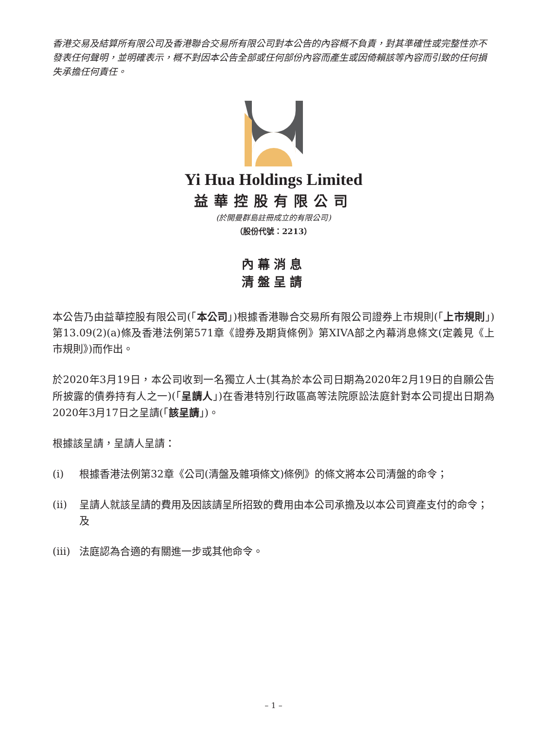香港交易及結算所有限公司及香港聯合交易所有限公司對本公告的內容概不負責，對其準確性或完整性亦不發表任何聲明，並明確表示，概不對因本公告全部或任何部份內容而產生或因倚賴該等內容而引致的任何損失承擔任何責任。
Yi Hua Holdings Limited
益華控股有限公司
(於開曼群島註冊成立的有限公司)
（股份代號：2213）
內幕消息
清盤呈請
本公告乃由益華控股有限公司(「本公司」)根據香港聯合交易所有限公司證券上市規則(「上市規則」)第13.09(2)(a)條及香港法例第571章《證券及期貨條例》第XIVA部之內幕消息條文(定義見《上市規則》)而作出。
於2020年3月19日，本公司收到一名獨立人士(其為於本公司日期為2020年2月19日的自願公告所披露的債券持有人之一)(「呈請人」)在香港特別行政區高等法院原訟法庭針對本公司提出日期為2020年3月17日之呈請(「該呈請」)。
根據該呈請，呈請人呈請：
(i) 根據香港法例第32章《公司(清盤及雜項條文)條例》的條文將本公司清盤的命令；
(ii) 呈請人就該呈請的費用及因該請呈所招致的費用由本公司承擔及以本公司資產支付的命令；及
(iii) 法庭認為合適的有關進一步或其他命令。
– 1 –